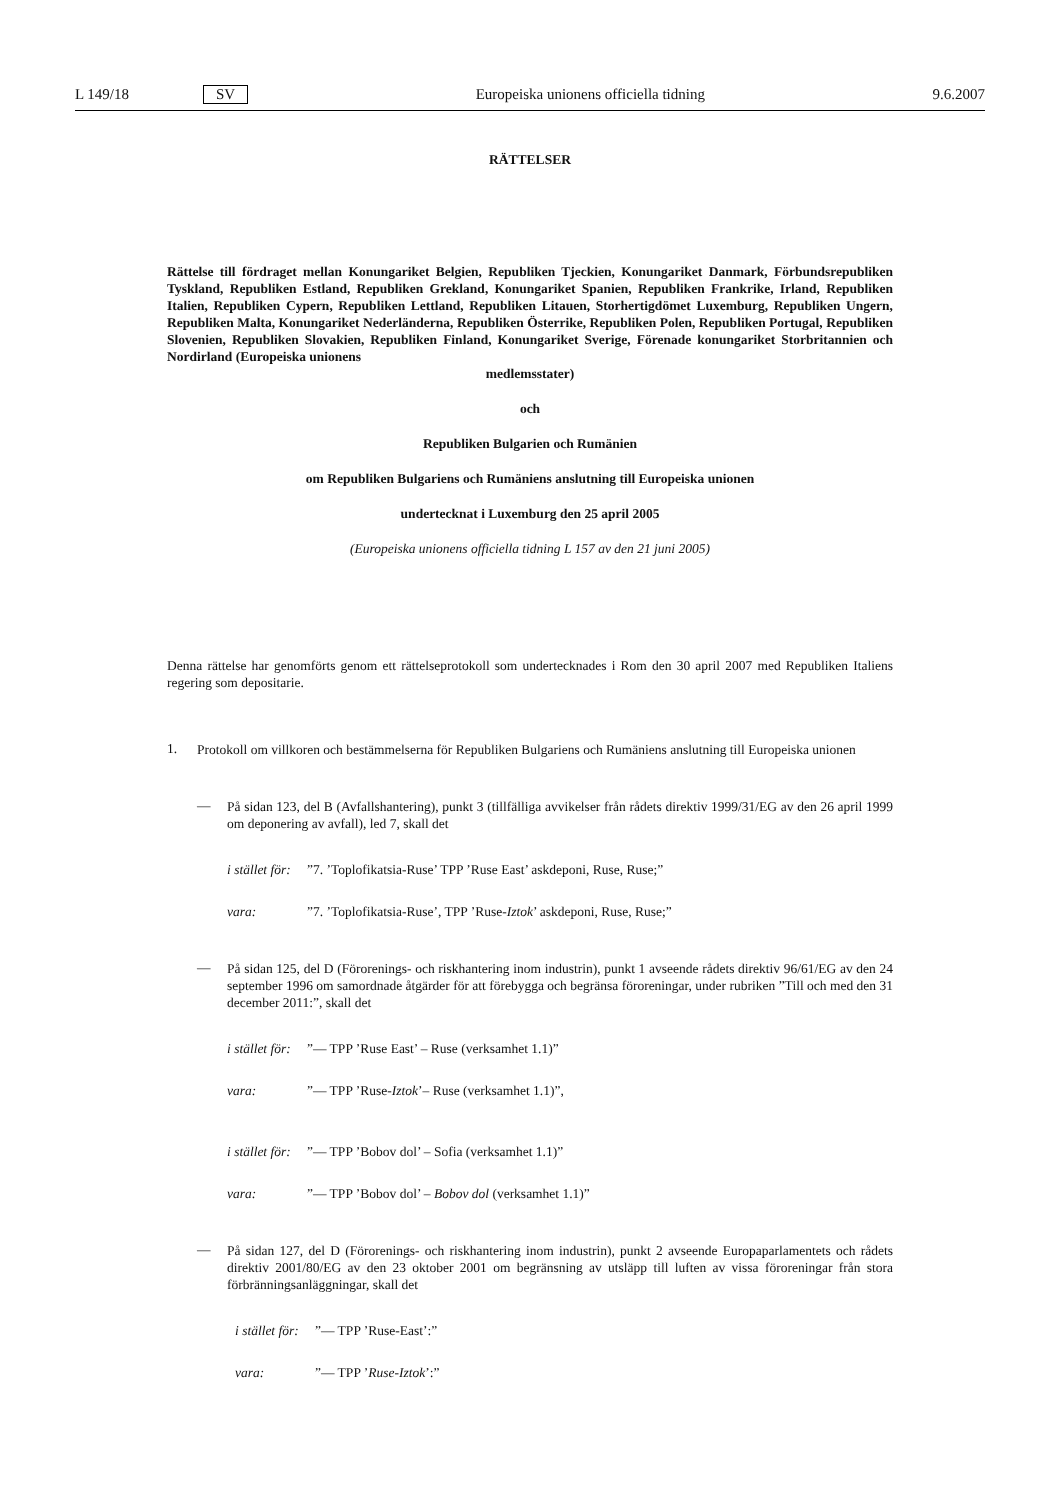L 149/18 SV Europeiska unionens officiella tidning 9.6.2007
RÄTTELSER
Rättelse till fördraget mellan Konungariket Belgien, Republiken Tjeckien, Konungariket Danmark, Förbundsrepubliken Tyskland, Republiken Estland, Republiken Grekland, Konungariket Spanien, Republiken Frankrike, Irland, Republiken Italien, Republiken Cypern, Republiken Lettland, Republiken Litauen, Storhertigdömet Luxemburg, Republiken Ungern, Republiken Malta, Konungariket Nederländerna, Republiken Österrike, Republiken Polen, Republiken Portugal, Republiken Slovenien, Republiken Slovakien, Republiken Finland, Konungariket Sverige, Förenade konungariket Storbritannien och Nordirland (Europeiska unionens
medlemsstater)
och
Republiken Bulgarien och Rumänien
om Republiken Bulgariens och Rumäniens anslutning till Europeiska unionen
undertecknat i Luxemburg den 25 april 2005
(Europeiska unionens officiella tidning L 157 av den 21 juni 2005)
Denna rättelse har genomförts genom ett rättelseprotokoll som undertecknades i Rom den 30 april 2007 med Republiken Italiens regering som depositarie.
1.
Protokoll om villkoren och bestämmelserna för Republiken Bulgariens och Rumäniens anslutning till Europeiska unionen
—
På sidan 123, del B (Avfallshantering), punkt 3 (tillfälliga avvikelser från rådets direktiv 1999/31/EG av den 26 april 1999 om deponering av avfall), led 7, skall det
i stället för:”7. ’Toplofikatsia-Ruse’ TPP ’Ruse East’ askdeponi, Ruse, Ruse;”
vara:”7. ’Toplofikatsia-Ruse’, TPP ’Ruse-Iztok’ askdeponi, Ruse, Ruse;”
—
På sidan 125, del D (Förorenings- och riskhantering inom industrin), punkt 1 avseende rådets direktiv 96/61/EG av den 24 september 1996 om samordnade åtgärder för att förebygga och begränsa föroreningar, under rubriken ”Till och med den 31 december 2011:”, skall det
i stället för:”— TPP ’Ruse East’ – Ruse (verksamhet 1.1)”
vara:”— TPP ’Ruse-Iztok’– Ruse (verksamhet 1.1)”,
i stället för:”— TPP ’Bobov dol’ – Sofia (verksamhet 1.1)”
vara:”— TPP ’Bobov dol’ – Bobov dol (verksamhet 1.1)”
—
På sidan 127, del D (Förorenings- och riskhantering inom industrin), punkt 2 avseende Europaparlamentets och rådets direktiv 2001/80/EG av den 23 oktober 2001 om begränsning av utsläpp till luften av vissa föroreningar från stora förbränningsanläggningar, skall det
i stället för:”— TPP ’Ruse-East’:”
vara:”— TPP ’Ruse-Iztok’:”